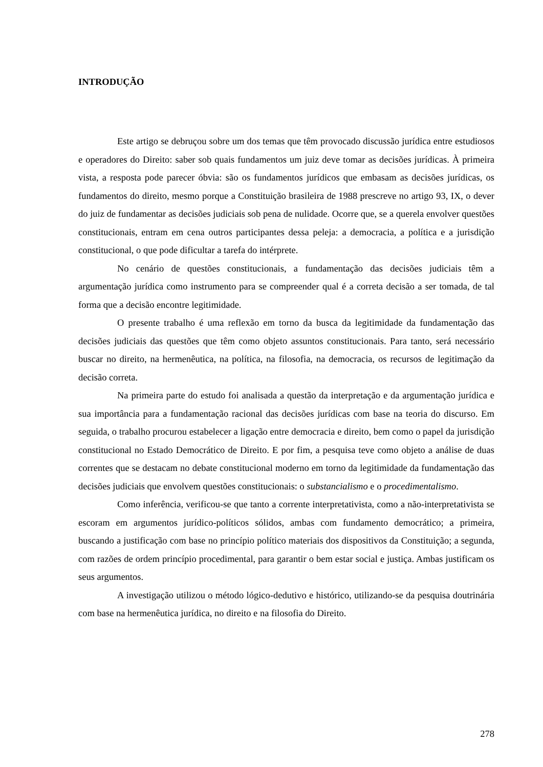INTRODUÇÃO
Este artigo se debruçou sobre um dos temas que têm provocado discussão jurídica entre estudiosos e operadores do Direito: saber sob quais fundamentos um juiz deve tomar as decisões jurídicas. À primeira vista, a resposta pode parecer óbvia: são os fundamentos jurídicos que embasam as decisões jurídicas, os fundamentos do direito, mesmo porque a Constituição brasileira de 1988 prescreve no artigo 93, IX, o dever do juiz de fundamentar as decisões judiciais sob pena de nulidade. Ocorre que, se a querela envolver questões constitucionais, entram em cena outros participantes dessa peleja: a democracia, a política e a jurisdição constitucional, o que pode dificultar a tarefa do intérprete.
No cenário de questões constitucionais, a fundamentação das decisões judiciais têm a argumentação jurídica como instrumento para se compreender qual é a correta decisão a ser tomada, de tal forma que a decisão encontre legitimidade.
O presente trabalho é uma reflexão em torno da busca da legitimidade da fundamentação das decisões judiciais das questões que têm como objeto assuntos constitucionais. Para tanto, será necessário buscar no direito, na hermenêutica, na política, na filosofia, na democracia, os recursos de legitimação da decisão correta.
Na primeira parte do estudo foi analisada a questão da interpretação e da argumentação jurídica e sua importância para a fundamentação racional das decisões jurídicas com base na teoria do discurso. Em seguida, o trabalho procurou estabelecer a ligação entre democracia e direito, bem como o papel da jurisdição constitucional no Estado Democrático de Direito. E por fim, a pesquisa teve como objeto a análise de duas correntes que se destacam no debate constitucional moderno em torno da legitimidade da fundamentação das decisões judiciais que envolvem questões constitucionais: o substancialismo e o procedimentalismo.
Como inferência, verificou-se que tanto a corrente interpretativista, como a não-interpretativista se escoram em argumentos jurídico-políticos sólidos, ambas com fundamento democrático; a primeira, buscando a justificação com base no princípio político materiais dos dispositivos da Constituição; a segunda, com razões de ordem princípio procedimental, para garantir o bem estar social e justiça. Ambas justificam os seus argumentos.
A investigação utilizou o método lógico-dedutivo e histórico, utilizando-se da pesquisa doutrinária com base na hermenêutica jurídica, no direito e na filosofia do Direito.
278